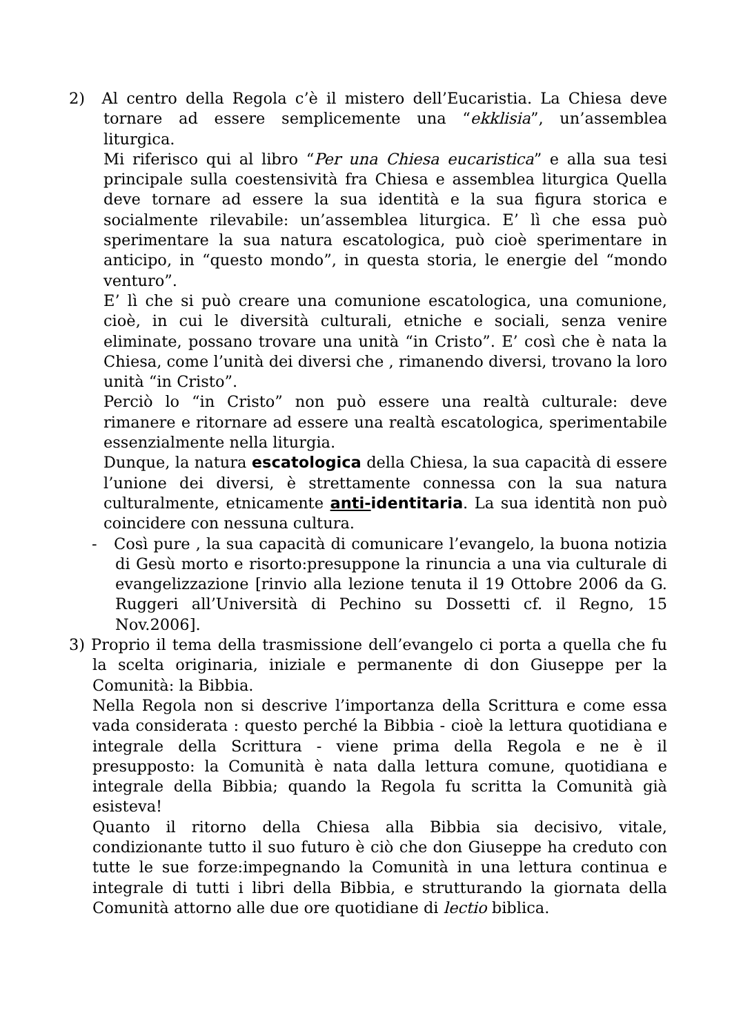2) Al centro della Regola c’è il mistero dell’Eucaristia. La Chiesa deve tornare ad essere semplicemente una “ekklisia”, un’assemblea liturgica.
Mi riferisco qui al libro “Per una Chiesa eucaristica” e alla sua tesi principale sulla coestensività fra Chiesa e assemblea liturgica Quella deve tornare ad essere la sua identità e la sua figura storica e socialmente rilevabile: un’assemblea liturgica. E’ lì che essa può sperimentare la sua natura escatologica, può cioè sperimentare in anticipo, in “questo mondo”, in questa storia, le energie del “mondo venturo”.
E’ lì che si può creare una comunione escatologica, una comunione, cioè, in cui le diversità culturali, etniche e sociali, senza venire eliminate, possano trovare una unità “in Cristo”. E’ così che è nata la Chiesa, come l’unità dei diversi che , rimanendo diversi, trovano la loro unità “in Cristo”.
Perciò lo “in Cristo” non può essere una realtà culturale: deve rimanere e ritornare ad essere una realtà escatologica, sperimentabile essenzialmente nella liturgia.
Dunque, la natura escatologica della Chiesa, la sua capacità di essere l’unione dei diversi, è strettamente connessa con la sua natura culturalmente, etnicamente anti-identitaria. La sua identità non può coincidere con nessuna cultura.
- Così pure , la sua capacità di comunicare l’evangelo, la buona notizia di Gesù morto e risorto:presuppone la rinuncia a una via culturale di evangelizzazione [rinvio alla lezione tenuta il 19 Ottobre 2006 da G. Ruggeri all’Università di Pechino su Dossetti cf. il Regno, 15 Nov.2006].
3) Proprio il tema della trasmissione dell’evangelo ci porta a quella che fu la scelta originaria, iniziale e permanente di don Giuseppe per la Comunità: la Bibbia.
Nella Regola non si descrive l’importanza della Scrittura e come essa vada considerata : questo perché la Bibbia - cioè la lettura quotidiana e integrale della Scrittura - viene prima della Regola e ne è il presupposto: la Comunità è nata dalla lettura comune, quotidiana e integrale della Bibbia; quando la Regola fu scritta la Comunità già esisteva!
Quanto il ritorno della Chiesa alla Bibbia sia decisivo, vitale, condizionante tutto il suo futuro è ciò che don Giuseppe ha creduto con tutte le sue forze:impegnando la Comunità in una lettura continua e integrale di tutti i libri della Bibbia, e strutturando la giornata della Comunità attorno alle due ore quotidiane di lectio biblica.